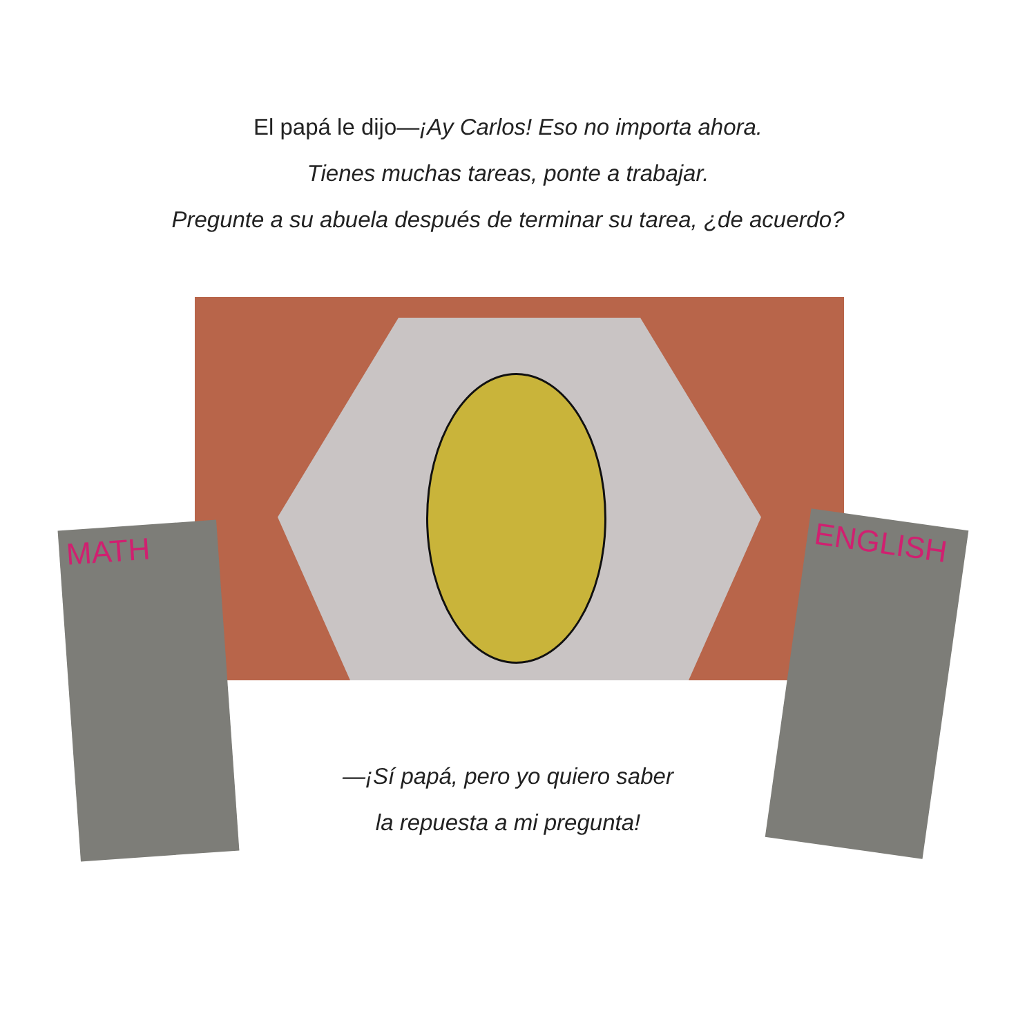El papá le dijo—¡Ay Carlos! Eso no importa ahora.
Tienes muchas tareas, ponte a trabajar.
Pregunte a su abuela después de terminar su tarea, ¿de acuerdo?
MATH ENGLISH
—¡Sí papá, pero yo quiero saber
la repuesta a mi pregunta!